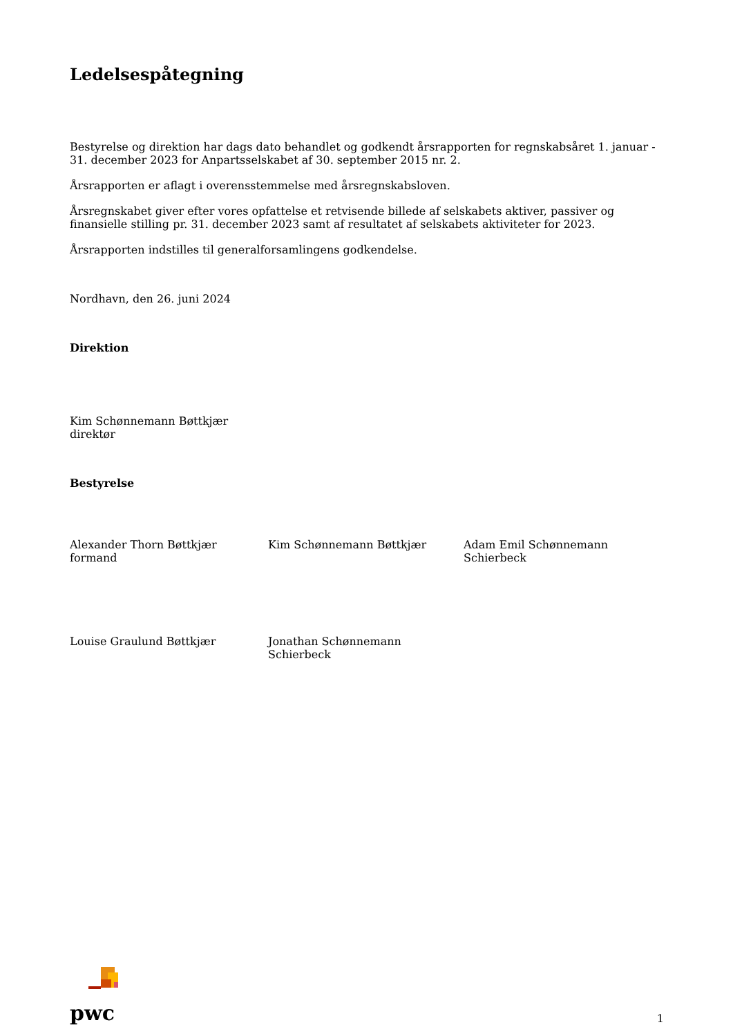Ledelsespåtegning
Bestyrelse og direktion har dags dato behandlet og godkendt årsrapporten for regnskabsåret 1. januar - 31. december 2023 for Anpartsselskabet af 30. september 2015 nr. 2.
Årsrapporten er aflagt i overensstemmelse med årsregnskabsloven.
Årsregnskabet giver efter vores opfattelse et retvisende billede af selskabets aktiver, passiver og finansielle stilling pr. 31. december 2023 samt af resultatet af selskabets aktiviteter for 2023.
Årsrapporten indstilles til generalforsamlingens godkendelse.
Nordhavn, den 26. juni 2024
Direktion
Kim Schønnemann Bøttkjær
direktør
Bestyrelse
Alexander Thorn Bøttkjær
formand
Kim Schønnemann Bøttkjær Adam Emil Schønnemann Schierbeck
Louise Graulund Bøttkjær Jonathan Schønnemann Schierbeck
pwc
1